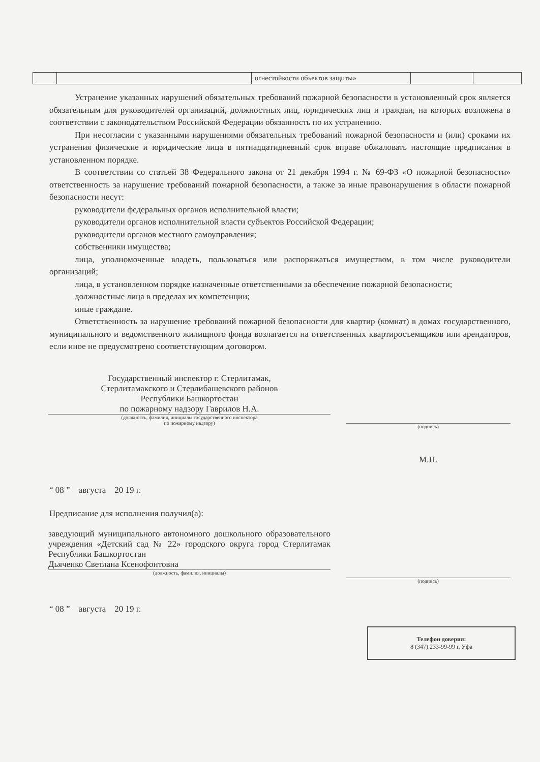| | | огнестойкости объектов защиты» | | |
Устранение указанных нарушений обязательных требований пожарной безопасности в установленный срок является обязательным для руководителей организаций, должностных лиц, юридических лиц и граждан, на которых возложена в соответствии с законодательством Российской Федерации обязанность по их устранению.
При несогласии с указанными нарушениями обязательных требований пожарной безопасности и (или) сроками их устранения физические и юридические лица в пятнадцатидневный срок вправе обжаловать настоящие предписания в установленном порядке.
В соответствии со статьей 38 Федерального закона от 21 декабря 1994 г. № 69-ФЗ «О пожарной безопасности» ответственность за нарушение требований пожарной безопасности, а также за иные правонарушения в области пожарной безопасности несут:
руководители федеральных органов исполнительной власти;
руководители органов исполнительной власти субъектов Российской Федерации;
руководители органов местного самоуправления;
собственники имущества;
лица, уполномоченные владеть, пользоваться или распоряжаться имуществом, в том числе руководители организаций;
лица, в установленном порядке назначенные ответственными за обеспечение пожарной безопасности;
должностные лица в пределах их компетенции;
иные граждане.
Ответственность за нарушение требований пожарной безопасности для квартир (комнат) в домах государственного, муниципального и ведомственного жилищного фонда возлагается на ответственных квартиросъемщиков или арендаторов, если иное не предусмотрено соответствующим договором.
Государственный инспектор г. Стерлитамак,
Стерлитамакского и Стерлибашевского районов
Республики Башкортостан
по пожарному надзору Гаврилов Н.А.
(должность, фамилия, инициалы государственного инспектора
по пожарному надзору)
(подпись)
М.П.
“ 08 ” августа 20 19 г.
Предписание для исполнения получил(а):
заведующий муниципального автономного дошкольного образовательного учреждения «Детский сад № 22» городского округа город Стерлитамак Республики Башкортостан
Дьяченко Светлана Ксенофонтовна
(должность, фамилия, инициалы)
(подпись)
“ 08 ” августа 20 19 г.
Телефон доверия:
8 (347) 233-99-99 г. Уфа